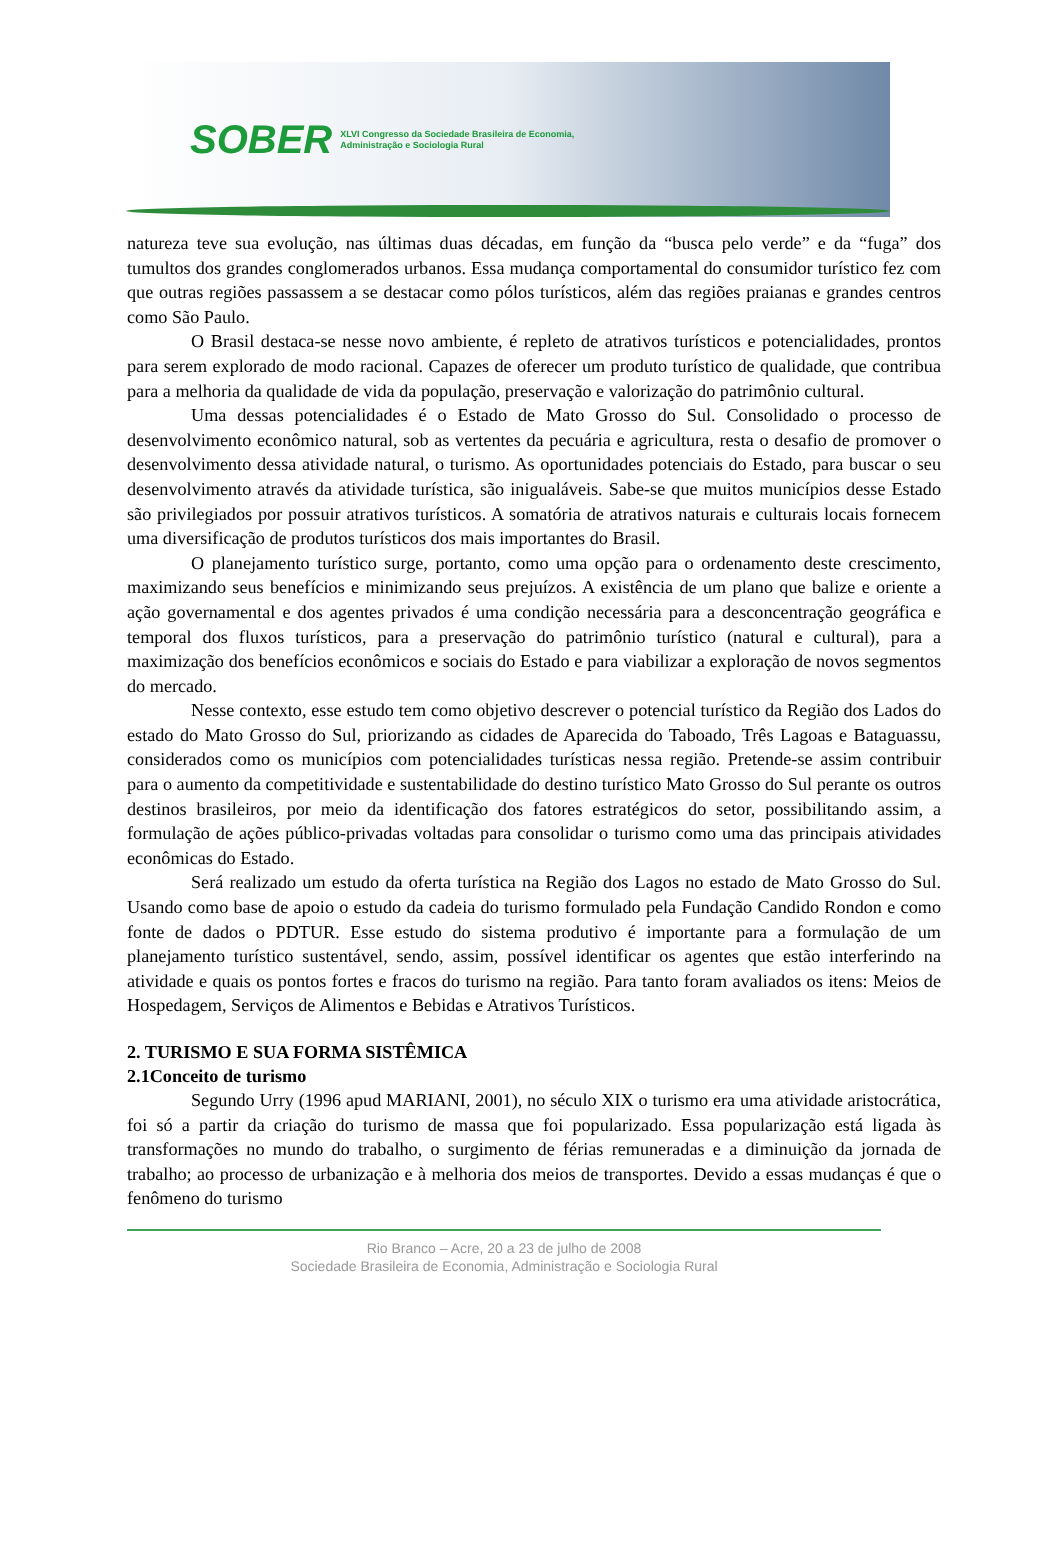SOBER XLVI Congresso da Sociedade Brasileira de Economia,
Administração e Sociologia Rural
natureza teve sua evolução, nas últimas duas décadas, em função da “busca pelo verde” e da “fuga” dos tumultos dos grandes conglomerados urbanos. Essa mudança comportamental do consumidor turístico fez com que outras regiões passassem a se destacar como pólos turísticos, além das regiões praianas e grandes centros como São Paulo.
O Brasil destaca-se nesse novo ambiente, é repleto de atrativos turísticos e potencialidades, prontos para serem explorado de modo racional. Capazes de oferecer um produto turístico de qualidade, que contribua para a melhoria da qualidade de vida da população, preservação e valorização do patrimônio cultural.
Uma dessas potencialidades é o Estado de Mato Grosso do Sul. Consolidado o processo de desenvolvimento econômico natural, sob as vertentes da pecuária e agricultura, resta o desafio de promover o desenvolvimento dessa atividade natural, o turismo. As oportunidades potenciais do Estado, para buscar o seu desenvolvimento através da atividade turística, são inigualáveis. Sabe-se que muitos municípios desse Estado são privilegiados por possuir atrativos turísticos. A somatória de atrativos naturais e culturais locais fornecem uma diversificação de produtos turísticos dos mais importantes do Brasil.
O planejamento turístico surge, portanto, como uma opção para o ordenamento deste crescimento, maximizando seus benefícios e minimizando seus prejuízos. A existência de um plano que balize e oriente a ação governamental e dos agentes privados é uma condição necessária para a desconcentração geográfica e temporal dos fluxos turísticos, para a preservação do patrimônio turístico (natural e cultural), para a maximização dos benefícios econômicos e sociais do Estado e para viabilizar a exploração de novos segmentos do mercado.
Nesse contexto, esse estudo tem como objetivo descrever o potencial turístico da Região dos Lados do estado do Mato Grosso do Sul, priorizando as cidades de Aparecida do Taboado, Três Lagoas e Bataguassu, considerados como os municípios com potencialidades turísticas nessa região. Pretende-se assim contribuir para o aumento da competitividade e sustentabilidade do destino turístico Mato Grosso do Sul perante os outros destinos brasileiros, por meio da identificação dos fatores estratégicos do setor, possibilitando assim, a formulação de ações público-privadas voltadas para consolidar o turismo como uma das principais atividades econômicas do Estado.
Será realizado um estudo da oferta turística na Região dos Lagos no estado de Mato Grosso do Sul. Usando como base de apoio o estudo da cadeia do turismo formulado pela Fundação Candido Rondon e como fonte de dados o PDTUR. Esse estudo do sistema produtivo é importante para a formulação de um planejamento turístico sustentável, sendo, assim, possível identificar os agentes que estão interferindo na atividade e quais os pontos fortes e fracos do turismo na região. Para tanto foram avaliados os itens: Meios de Hospedagem, Serviços de Alimentos e Bebidas e Atrativos Turísticos.
2. TURISMO E SUA FORMA SISTÊMICA
2.1Conceito de turismo
Segundo Urry (1996 apud MARIANI, 2001), no século XIX o turismo era uma atividade aristocrática, foi só a partir da criação do turismo de massa que foi popularizado. Essa popularização está ligada às transformações no mundo do trabalho, o surgimento de férias remuneradas e a diminuição da jornada de trabalho; ao processo de urbanização e à melhoria dos meios de transportes. Devido a essas mudanças é que o fenômeno do turismo
Rio Branco – Acre, 20 a 23 de julho de 2008
Sociedade Brasileira de Economia, Administração e Sociologia Rural